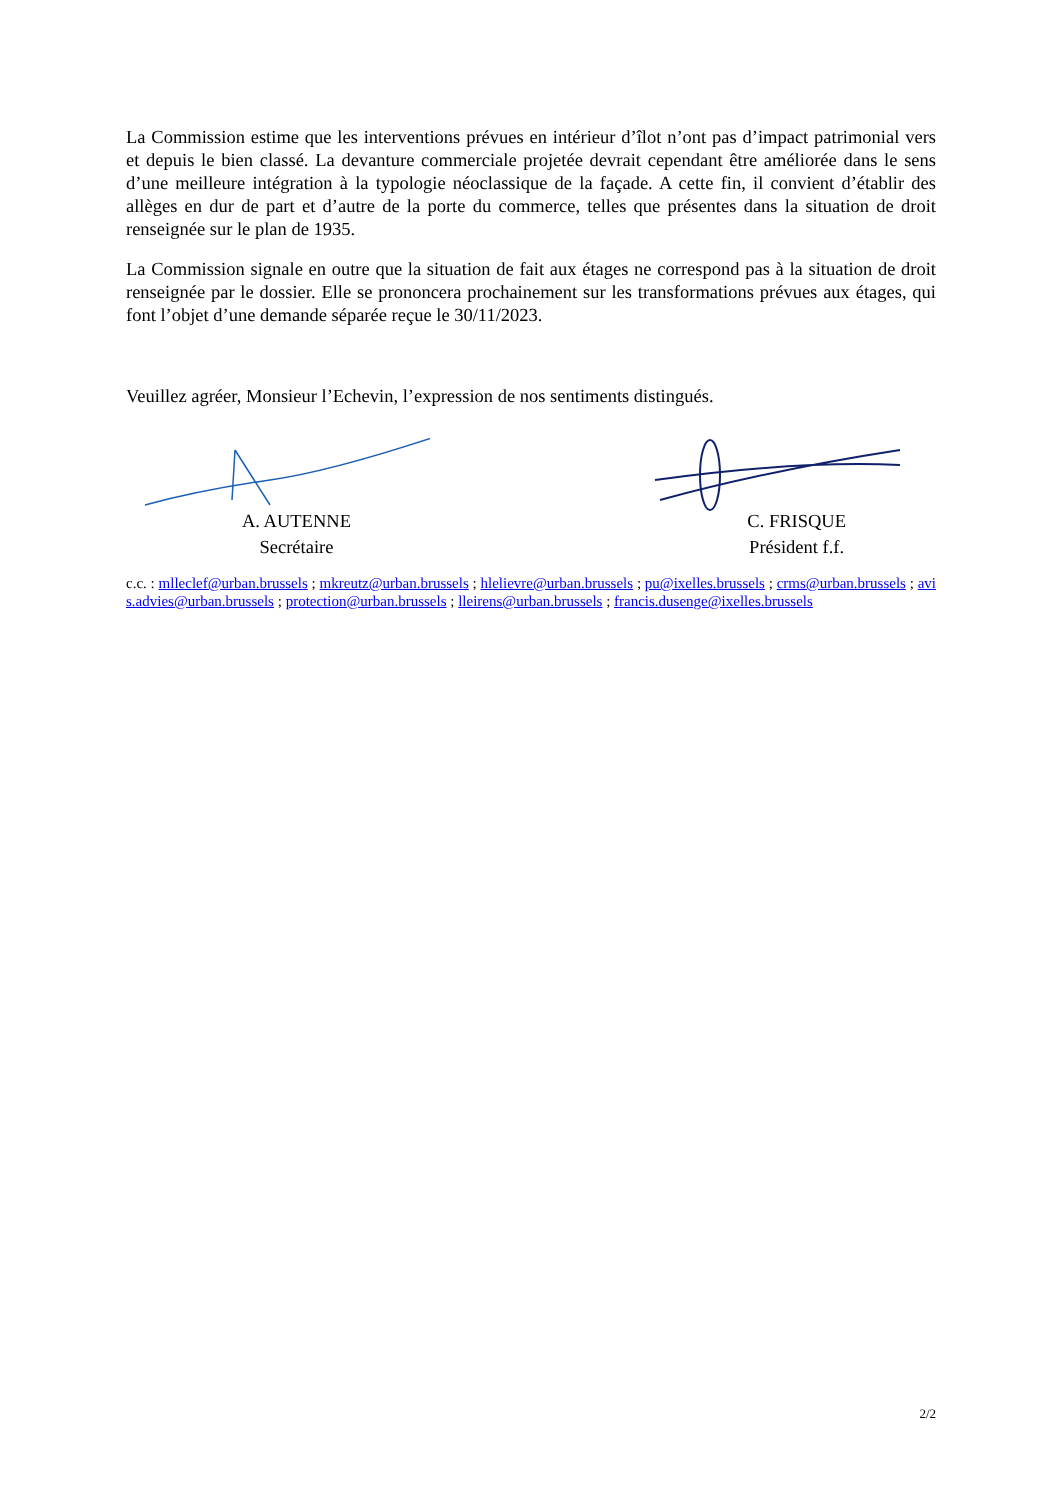La Commission estime que les interventions prévues en intérieur d’îlot n’ont pas d’impact patrimonial vers et depuis le bien classé. La devanture commerciale projetée devrait cependant être améliorée dans le sens d’une meilleure intégration à la typologie néoclassique de la façade. A cette fin, il convient d’établir des allèges en dur de part et d’autre de la porte du commerce, telles que présentes dans la situation de droit renseignée sur le plan de 1935.
La Commission signale en outre que la situation de fait aux étages ne correspond pas à la situation de droit renseignée par le dossier. Elle se prononcera prochainement sur les transformations prévues aux étages, qui font l’objet d’une demande séparée reçue le 30/11/2023.
Veuillez agréer, Monsieur l’Echevin, l’expression de nos sentiments distingués.
A. AUTENNE
Secrétaire
C. FRISQUE
Président f.f.
c.c. : mlleclef@urban.brussels ; mkreutz@urban.brussels ; hlelievre@urban.brussels ; pu@ixelles.brussels ; crms@urban.brussels ; avis.advies@urban.brussels ; protection@urban.brussels ; lleirens@urban.brussels ; francis.dusenge@ixelles.brussels
2/2